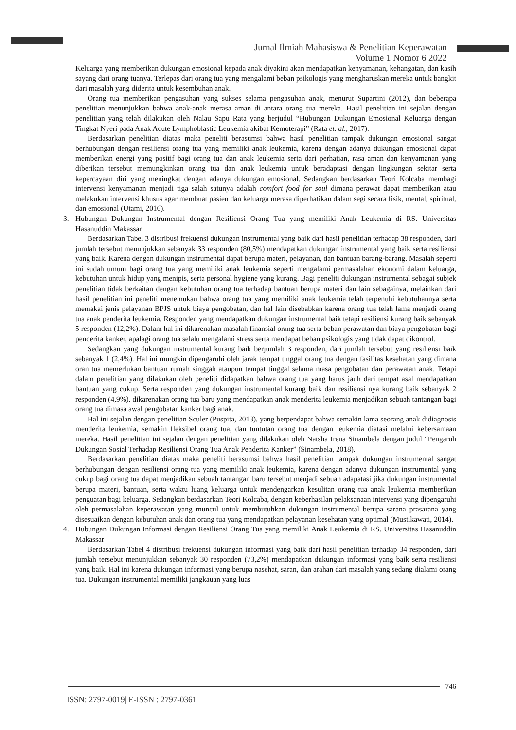Jurnal Ilmiah Mahasiswa & Penelitian Keperawatan
Volume 1 Nomor 6 2022
Keluarga yang memberikan dukungan emosional kepada anak diyakini akan mendapatkan kenyamanan, kehangatan, dan kasih sayang dari orang tuanya. Terlepas dari orang tua yang mengalami beban psikologis yang mengharuskan mereka untuk bangkit dari masalah yang diderita untuk kesembuhan anak.
Orang tua memberikan pengasuhan yang sukses selama pengasuhan anak, menurut Supartini (2012), dan beberapa penelitian menunjukkan bahwa anak-anak merasa aman di antara orang tua mereka. Hasil penelitian ini sejalan dengan penelitian yang telah dilakukan oleh Nalau Sapu Rata yang berjudul “Hubungan Dukungan Emosional Keluarga dengan Tingkat Nyeri pada Anak Acute Lymphoblastic Leukemia akibat Kemoterapi” (Rata et. al., 2017).
Berdasarkan penelitian diatas maka peneliti berasumsi bahwa hasil penelitian tampak dukungan emosional sangat berhubungan dengan resiliensi orang tua yang memiliki anak leukemia, karena dengan adanya dukungan emosional dapat memberikan energi yang positif bagi orang tua dan anak leukemia serta dari perhatian, rasa aman dan kenyamanan yang diberikan tersebut memungkinkan orang tua dan anak leukemia untuk beradaptasi dengan lingkungan sekitar serta kepercayaan diri yang meningkat dengan adanya dukungan emosional. Sedangkan berdasarkan Teori Kolcaba membagi intervensi kenyamanan menjadi tiga salah satunya adalah comfort food for soul dimana perawat dapat memberikan atau melakukan intervensi khusus agar membuat pasien dan keluarga merasa diperhatikan dalam segi secara fisik, mental, spiritual, dan emosional (Utami, 2016).
3. Hubungan Dukungan Instrumental dengan Resiliensi Orang Tua yang memiliki Anak Leukemia di RS. Universitas Hasanuddin Makassar
Berdasarkan Tabel 3 distribusi frekuensi dukungan instrumental yang baik dari hasil penelitian terhadap 38 responden, dari jumlah tersebut menunjukkan sebanyak 33 responden (80,5%) mendapatkan dukungan instrumental yang baik serta resiliensi yang baik. Karena dengan dukungan instrumental dapat berupa materi, pelayanan, dan bantuan barang-barang. Masalah seperti ini sudah umum bagi orang tua yang memiliki anak leukemia seperti mengalami permasalahan ekonomi dalam keluarga, kebutuhan untuk hidup yang menipis, serta personal hygiene yang kurang. Bagi peneliti dukungan instrumental sebagai subjek penelitian tidak berkaitan dengan kebutuhan orang tua terhadap bantuan berupa materi dan lain sebagainya, melainkan dari hasil penelitian ini peneliti menemukan bahwa orang tua yang memiliki anak leukemia telah terpenuhi kebutuhannya serta memakai jenis pelayanan BPJS untuk biaya pengobatan, dan hal lain disebabkan karena orang tua telah lama menjadi orang tua anak penderita leukemia. Responden yang mendapatkan dukungan instrumental baik tetapi resiliensi kurang baik sebanyak 5 responden (12,2%). Dalam hal ini dikarenakan masalah finansial orang tua serta beban perawatan dan biaya pengobatan bagi penderita kanker, apalagi orang tua selalu mengalami stress serta mendapat beban psikologis yang tidak dapat dikontrol.
Sedangkan yang dukungan instrumental kurang baik berjumlah 3 responden, dari jumlah tersebut yang resiliensi baik sebanyak 1 (2,4%). Hal ini mungkin dipengaruhi oleh jarak tempat tinggal orang tua dengan fasilitas kesehatan yang dimana oran tua memerlukan bantuan rumah singgah ataupun tempat tinggal selama masa pengobatan dan perawatan anak. Tetapi dalam penelitian yang dilakukan oleh peneliti didapatkan bahwa orang tua yang harus jauh dari tempat asal mendapatkan bantuan yang cukup. Serta responden yang dukungan instrumental kurang baik dan resiliensi nya kurang baik sebanyak 2 responden (4,9%), dikarenakan orang tua baru yang mendapatkan anak menderita leukemia menjadikan sebuah tantangan bagi orang tua dimasa awal pengobatan kanker bagi anak.
Hal ini sejalan dengan penelitian Sculer (Puspita, 2013), yang berpendapat bahwa semakin lama seorang anak didiagnosis menderita leukemia, semakin fleksibel orang tua, dan tuntutan orang tua dengan leukemia diatasi melalui kebersamaan mereka. Hasil penelitian ini sejalan dengan penelitian yang dilakukan oleh Natsha Irena Sinambela dengan judul “Pengaruh Dukungan Sosial Terhadap Resiliensi Orang Tua Anak Penderita Kanker” (Sinambela, 2018).
Berdasarkan penelitian diatas maka peneliti berasumsi bahwa hasil penelitian tampak dukungan instrumental sangat berhubungan dengan resiliensi orang tua yang memiliki anak leukemia, karena dengan adanya dukungan instrumental yang cukup bagi orang tua dapat menjadikan sebuah tantangan baru tersebut menjadi sebuah adapatasi jika dukungan instrumental berupa materi, bantuan, serta waktu luang keluarga untuk mendengarkan kesulitan orang tua anak leukemia memberikan penguatan bagi keluarga. Sedangkan berdasarkan Teori Kolcaba, dengan keberhasilan pelaksanaan intervensi yang dipengaruhi oleh permasalahan keperawatan yang muncul untuk membutuhkan dukungan instrumental berupa sarana prasarana yang disesuaikan dengan kebutuhan anak dan orang tua yang mendapatkan pelayanan kesehatan yang optimal (Mustikawati, 2014).
4. Hubungan Dukungan Informasi dengan Resiliensi Orang Tua yang memiliki Anak Leukemia di RS. Universitas Hasanuddin Makassar
Berdasarkan Tabel 4 distribusi frekuensi dukungan informasi yang baik dari hasil penelitian terhadap 34 responden, dari jumlah tersebut menunjukkan sebanyak 30 responden (73,2%) mendapatkan dukungan informasi yang baik serta resiliensi yang baik. Hal ini karena dukungan informasi yang berupa nasehat, saran, dan arahan dari masalah yang sedang dialami orang tua. Dukungan instrumental memiliki jangkauan yang luas
746
ISSN: 2797-0019| E-ISSN : 2797-0361